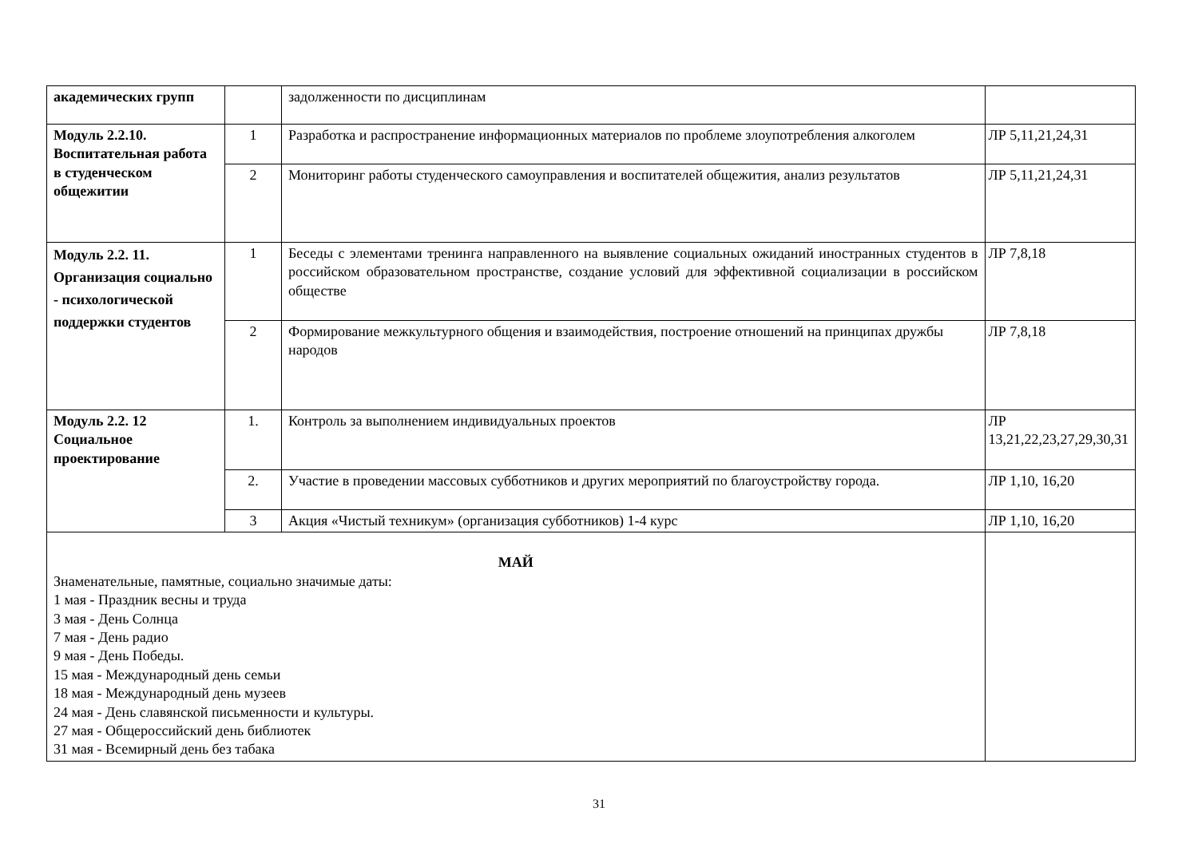| академических групп | | задолженности по дисциплинам | |
| Модуль 2.2.10. Воспитательная работа в студенческом общежитии | 1 | Разработка и распространение информационных материалов по проблеме злоупотребления алкоголем | ЛР 5,11,21,24,31 |
| | 2 | Мониторинг работы студенческого самоуправления и воспитателей общежития, анализ результатов | ЛР 5,11,21,24,31 |
| Модуль 2.2. 11. Организация социально - психологической поддержки студентов | 1 | Беседы с элементами тренинга направленного на выявление социальных ожиданий иностранных студентов в российском образовательном пространстве, создание условий для эффективной социализации в российском обществе | ЛР 7,8,18 |
| | 2 | Формирование межкультурного общения и взаимодействия, построение отношений на принципах дружбы народов | ЛР 7,8,18 |
| Модуль 2.2. 12 Социальное проектирование | 1. | Контроль за выполнением индивидуальных проектов | ЛР 13,21,22,23,27,29,30,31 |
| | 2. | Участие в проведении массовых субботников и других мероприятий по благоустройству города. | ЛР 1,10, 16,20 |
| | 3 | Акция «Чистый техникум» (организация субботников) 1-4 курс | ЛР 1,10, 16,20 |
| МАЙ Знаменательные, памятные, социально значимые даты: 1 мая - Праздник весны и труда 3 мая - День Солнца 7 мая - День радио 9 мая - День Победы. 15 мая - Международный день семьи 18 мая - Международный день музеев 24 мая - День славянской письменности и культуры. 27 мая - Общероссийский день библиотек 31 мая - Всемирный день без табака | | | |
31